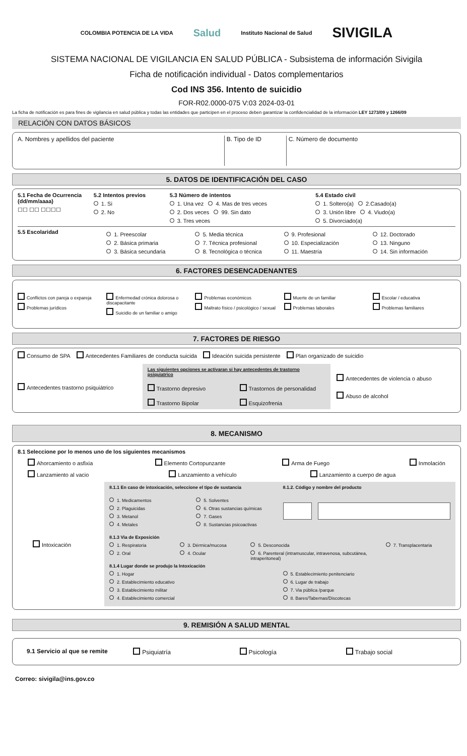COLOMBIA POTENCIA DE LA VIDA Salud Instituto Nacional de Salud SIVIGILA
SISTEMA NACIONAL DE VIGILANCIA EN SALUD PÚBLICA - Subsistema de información Sivigila
Ficha de notificación individual - Datos complementarios
Cod INS 356. Intento de suicidio
FOR-R02.0000-075 V:03 2024-03-01
La ficha de notificación es para fines de vigilancia en salud pública y todas las entidades que participen en el proceso deben garantizar la confidencialidad de la información LEY 1273/09 y 1266/09
RELACIÓN CON DATOS BÁSICOS
A. Nombres y apellidos del paciente
B. Tipo de ID
C. Número de documento
5. DATOS DE IDENTIFICACIÓN DEL CASO
5.1 Fecha de Ocurrencia (dd/mm/aaaa)
☐☐ ☐☐ ☐☐☐☐
5.2 Intentos previos
1. Si
2. No
5.3 Número de intentos
1. Una vez 4. Mas de tres veces
2. Dos veces 99. Sin dato
3. Tres veces
5.4 Estado civil
1. Soltero(a) 2.Casado(a)
3. Unión libre 4. Viudo(a)
5. Divorciado(a)
5.5 Escolaridad
1. Preescolar
2. Básica primaria
3. Básica secundaria
5. Media técnica
7. Técnica profesional
8. Tecnológica o técnica
9. Profesional
10. Especialización
11. Maestría
12. Doctorado
13. Ninguno
14. Sin información
6. FACTORES DESENCADENANTES
Conflictos con pareja o expareja
Problemas jurídicos
Enfermedad crónica dolorosa o discapacitante
Suicidio de un familiar o amigo
Problemas económicos
Maltrato físico / psicológico / sexual
Muerte de un familiar
Problemas laborales
Escolar / educativa
Problemas familiares
7. FACTORES DE RIESGO
Consumo de SPA Antecedentes Familiares de conducta suicida Ideación suicida persistente Plan organizado de suicidio
Antecedentes trastorno psiquiátrico
Las siguientes opciones se activaran si hay antecedentes de trastorno psiquiatrico
Trastorno depresivo Trastornos de personalidad
Trastorno Bipolar Esquizofrenia
Antecedentes de violencia o abuso
Abuso de alcohol
8. MECANISMO
8.1 Seleccione por lo menos uno de los siguientes mecanismos
Ahorcamiento o asfixia Elemento Cortopunzante Arma de Fuego Inmolación
Lanzamiento al vacio Lanzamiento a vehículo Lanzamiento a cuerpo de agua
Intoxicaciòn
8.1.1 En caso de intoxicación, seleccione el tipo de sustancia
1. Medicamentos
2. Plaguicidas
3. Metanol
4. Metales
5. Solventes
6. Otras sustancias químicas
7. Gases
8. Sustancias psicoactivas
8.1.2. Código y nombre del producto
8.1.3 Via de Exposición
1. Respiratoria
2. Oral
3. Dérmica/mucosa
4. Ocular
5. Desconocida
6. Parenteral (intramuscular, intravenosa, subcutánea, intraperitoneal)
7. Transplacentaria
8.1.4 Lugar donde se produjo la Intoxicación
1. Hogar
2. Establecimiento educativo
3. Establecimiento militar
4. Establecimiento comercial
5. Establecimiento penitenciario
6. Lugar de trabajo
7. Via pública /parque
8. Bares/Tabernas/Discotecas
9. REMISIÓN A SALUD MENTAL
9.1 Servicio al que se remite Psiquiatría Psicología Trabajo social
Correo: sivigila@ins.gov.co